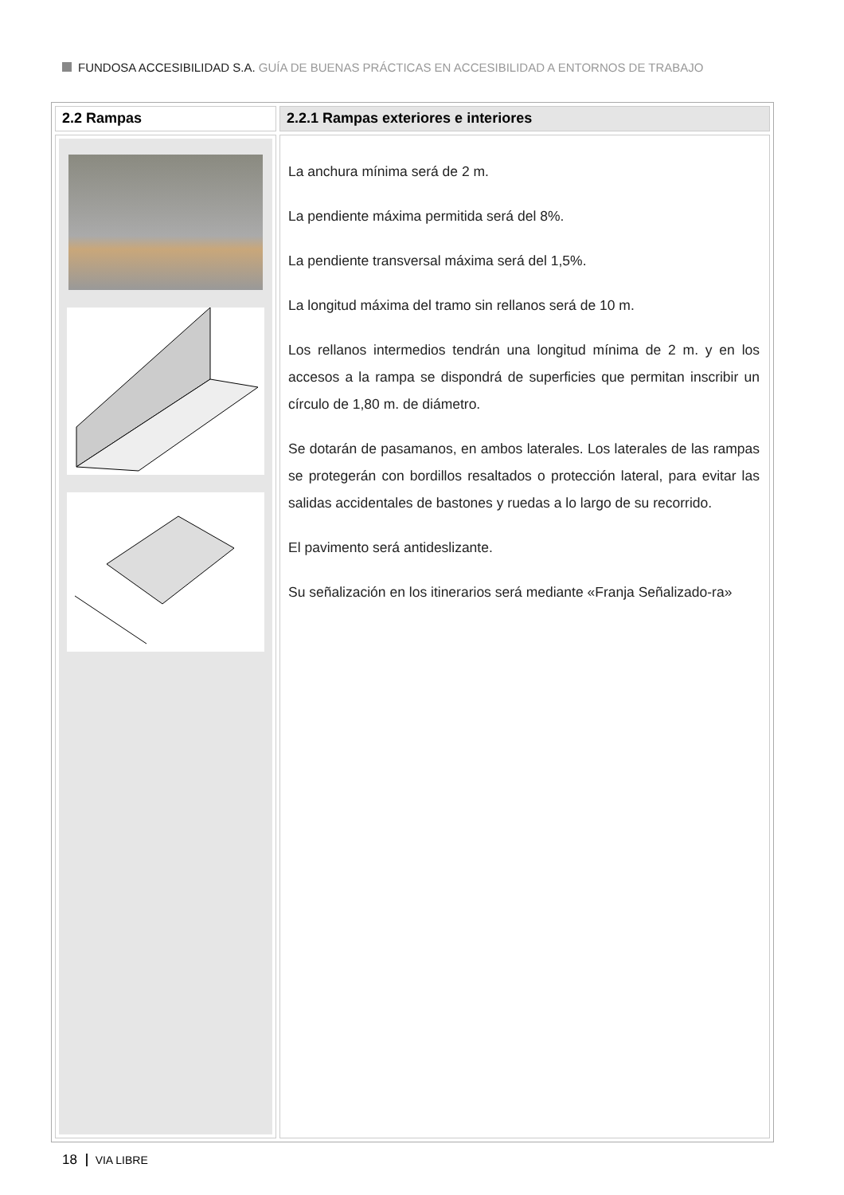FUNDOSA ACCESIBILIDAD S.A. GUÍA DE BUENAS PRÁCTICAS EN ACCESIBILIDAD A ENTORNOS DE TRABAJO
| 2.2 Rampas | 2.2.1 Rampas exteriores e interiores |
| | La anchura mínima será de 2 m. La pendiente máxima permitida será del 8%. La pendiente transversal máxima será del 1,5%. La longitud máxima del tramo sin rellanos será de 10 m. Los rellanos intermedios tendrán una longitud mínima de 2 m. y en los accesos a la rampa se dispondrá de superficies que permitan inscribir un círculo de 1,80 m. de diámetro. Se dotarán de pasamanos, en ambos laterales. Los laterales de las rampas se protegerán con bordillos resaltados o protección lateral, para evitar las salidas accidentales de bastones y ruedas a lo largo de su recorrido. El pavimento será antideslizante. Su señalización en los itinerarios será mediante «Franja Señalizado-ra» |
18 VIA LIBRE